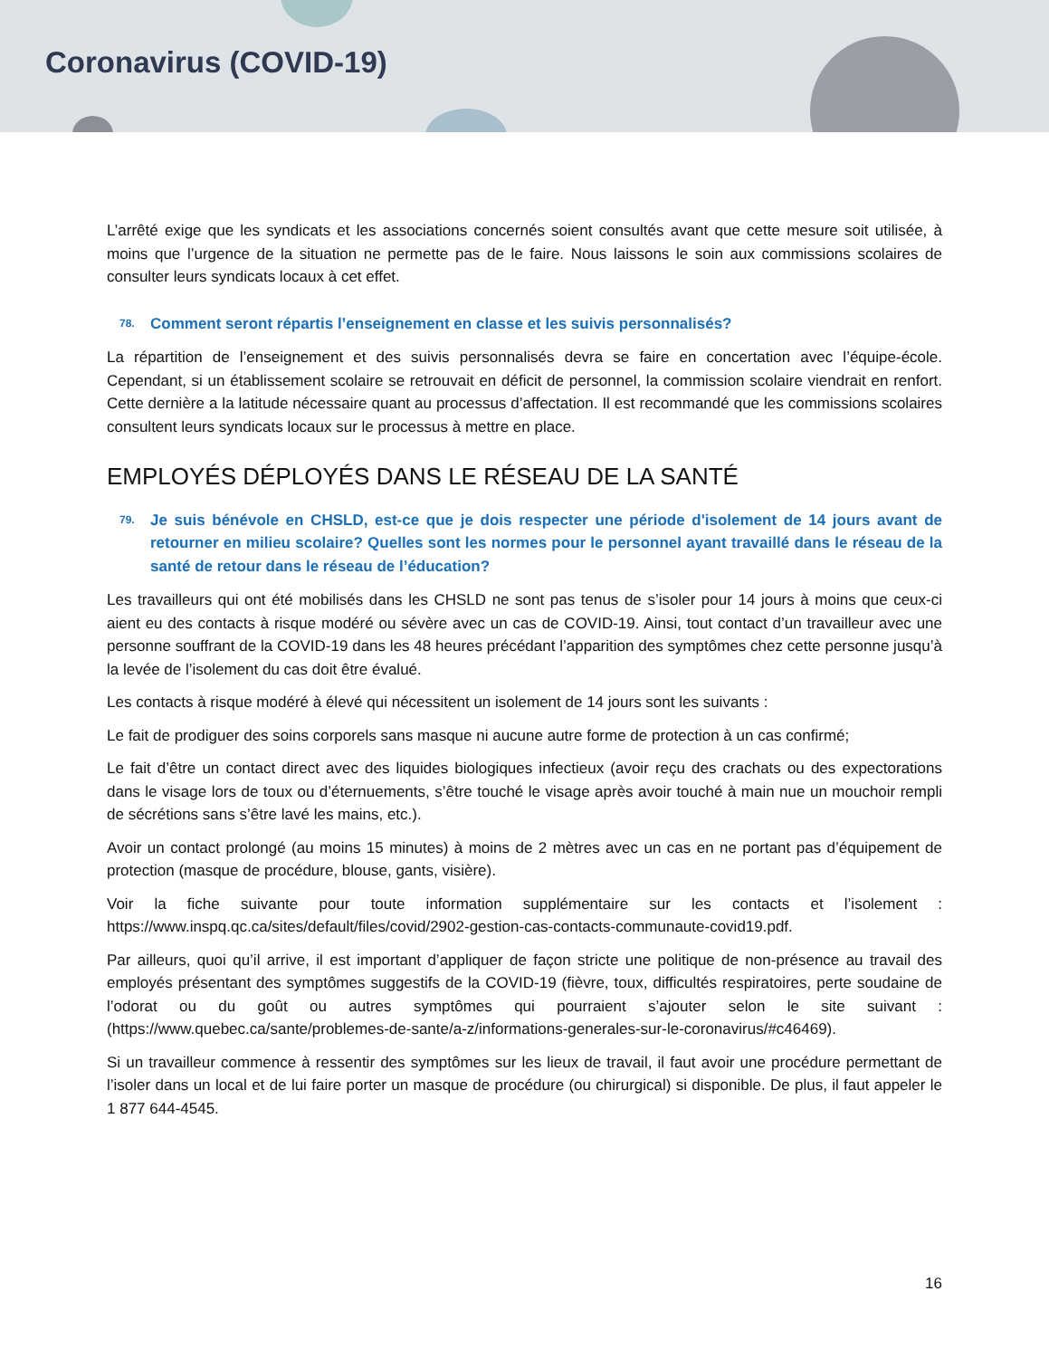Coronavirus (COVID-19)
L’arrêté exige que les syndicats et les associations concernés soient consultés avant que cette mesure soit utilisée, à moins que l’urgence de la situation ne permette pas de le faire. Nous laissons le soin aux commissions scolaires de consulter leurs syndicats locaux à cet effet.
78. Comment seront répartis l’enseignement en classe et les suivis personnalisés?
La répartition de l’enseignement et des suivis personnalisés devra se faire en concertation avec l’équipe-école. Cependant, si un établissement scolaire se retrouvait en déficit de personnel, la commission scolaire viendrait en renfort. Cette dernière a la latitude nécessaire quant au processus d’affectation. Il est recommandé que les commissions scolaires consultent leurs syndicats locaux sur le processus à mettre en place.
EMPLOYÉS DÉPLOYÉS DANS LE RÉSEAU DE LA SANTÉ
79. Je suis bénévole en CHSLD, est-ce que je dois respecter une période d'isolement de 14 jours avant de retourner en milieu scolaire? Quelles sont les normes pour le personnel ayant travaillé dans le réseau de la santé de retour dans le réseau de l’éducation?
Les travailleurs qui ont été mobilisés dans les CHSLD ne sont pas tenus de s’isoler pour 14 jours à moins que ceux-ci aient eu des contacts à risque modéré ou sévère avec un cas de COVID-19. Ainsi, tout contact d’un travailleur avec une personne souffrant de la COVID-19 dans les 48 heures précédant l’apparition des symptômes chez cette personne jusqu’à la levée de l’isolement du cas doit être évalué.
Les contacts à risque modéré à élevé qui nécessitent un isolement de 14 jours sont les suivants :
Le fait de prodiguer des soins corporels sans masque ni aucune autre forme de protection à un cas confirmé;
Le fait d’être un contact direct avec des liquides biologiques infectieux (avoir reçu des crachats ou des expectorations dans le visage lors de toux ou d’éternuements, s’être touché le visage après avoir touché à main nue un mouchoir rempli de sécrétions sans s’être lavé les mains, etc.).
Avoir un contact prolongé (au moins 15 minutes) à moins de 2 mètres avec un cas en ne portant pas d’équipement de protection (masque de procédure, blouse, gants, visière).
Voir la fiche suivante pour toute information supplémentaire sur les contacts et l’isolement : https://www.inspq.qc.ca/sites/default/files/covid/2902-gestion-cas-contacts-communaute-covid19.pdf.
Par ailleurs, quoi qu’il arrive, il est important d’appliquer de façon stricte une politique de non-présence au travail des employés présentant des symptômes suggestifs de la COVID-19 (fièvre, toux, difficultés respiratoires, perte soudaine de l’odorat ou du goût ou autres symptômes qui pourraient s’ajouter selon le site suivant : (https://www.quebec.ca/sante/problemes-de-sante/a-z/informations-generales-sur-le-coronavirus/#c46469).
Si un travailleur commence à ressentir des symptômes sur les lieux de travail, il faut avoir une procédure permettant de l’isoler dans un local et de lui faire porter un masque de procédure (ou chirurgical) si disponible. De plus, il faut appeler le 1 877 644-4545.
16